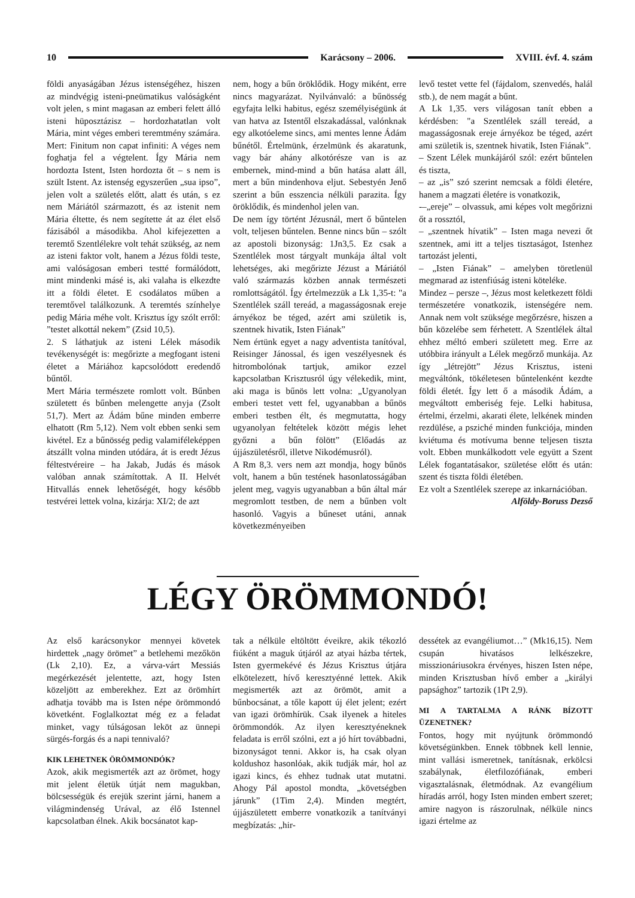10 Karácsony – 2006. XVIII. évf. 4. szám
földi anyaságában Jézus istenségéhez, hiszen az mindvégig isteni-pneümatikus valóságként volt jelen, s mint magasan az emberi felett álló isteni hüposztázisz – hordozhatatlan volt Mária, mint véges emberi teremtmény számára. Mert: Finitum non capat infiniti: A véges nem foghatja fel a végtelent. Így Mária nem hordozta Istent, Isten hordozta őt – s nem is szült Istent. Az istenség egyszerűen „sua ipso”, jelen volt a születés előtt, alatt és után, s ez nem Máriától származott, és az istenit nem Mária éltette, és nem segítette át az élet első fázisából a másodikba. Ahol kifejezetten a teremtő Szentlélekre volt tehát szükség, az nem az isteni faktor volt, hanem a Jézus földi teste, ami valóságosan emberi testté formálódott, mint mindenki másé is, aki valaha is elkezdte itt a földi életet. E csodálatos műben a teremtővel találkozunk. A teremtés színhelye pedig Mária méhe volt. Krisztus így szólt erről: ”testet alkottál nekem” (Zsid 10,5).
2. S láthatjuk az isteni Lélek második tevékenységét is: megőrizte a megfogant isteni életet a Máriához kapcsolódott eredendő bűntől.
Mert Mária természete romlott volt. Bűnben született és bűnben melengette anyja (Zsolt 51,7). Mert az Ádám bűne minden emberre elhatott (Rm 5,12). Nem volt ebben senki sem kivétel. Ez a bűnösség pedig valamiféleképpen átszállt volna minden utódára, át is eredt Jézus féltestvéreire – ha Jakab, Judás és mások valóban annak számítottak. A II. Helvét Hitvallás ennek lehetőségét, hogy később testvérei lettek volna, kizárja: XI/2; de azt
nem, hogy a bűn öröklődik. Hogy miként, erre nincs magyarázat. Nyilvánvaló: a bűnösség egyfajta lelki habitus, egész személyiségünk át van hatva az Istentől elszakadással, valónknak egy alkotóeleme sincs, ami mentes lenne Ádám bűnétől. Értelmünk, érzelmünk és akaratunk, vagy bár ahány alkotórésze van is az embernek, mind-mind a bűn hatása alatt áll, mert a bűn mindenhova eljut. Sebestyén Jenő szerint a bűn esszencia nélküli parazita. Így öröklődik, és mindenhol jelen van.
De nem így történt Jézusnál, mert ő bűntelen volt, teljesen bűntelen. Benne nincs bűn – szólt az apostoli bizonyság: 1Jn3,5. Ez csak a Szentlélek most tárgyalt munkája által volt lehetséges, aki megőrizte Jézust a Máriától való származás közben annak természeti romlottságától. Így értelmezzük a Lk 1,35-t: "a Szentlélek száll tereád, a magasságosnak ereje árnyékoz be téged, azért ami születik is, szentnek hivatik, Isten Fiának”
Nem értünk egyet a nagy adventista tanítóval, Reisinger Jánossal, és igen veszélyesnek és hitrombolónak tartjuk, amikor ezzel kapcsolatban Krisztusról úgy vélekedik, mint, aki maga is bűnös lett volna: „Ugyanolyan emberi testet vett fel, ugyanabban a bűnös emberi testben élt, és megmutatta, hogy ugyanolyan feltételek között mégis lehet győzni a bűn fölött” (Előadás az újjászületésről, illetve Nikodémusról).
A Rm 8,3. vers nem azt mondja, hogy bűnös volt, hanem a bűn testének hasonlatosságában jelent meg, vagyis ugyanabban a bűn által már megromlott testben, de nem a bűnben volt hasonló. Vagyis a bűneset utáni, annak következményeiben
levő testet vette fel (fájdalom, szenvedés, halál stb.), de nem magát a bűnt.
A Lk 1,35. vers világosan tanít ebben a kérdésben: "a Szentlélek száll tereád, a magasságosnak ereje árnyékoz be téged, azért ami születik is, szentnek hivatik, Isten Fiának”.
– Szent Lélek munkájáról szól: ezért bűntelen és tiszta,
– az „is” szó szerint nemcsak a földi életére, hanem a magzati életére is vonatkozik,
-–„ereje” – olvassuk, ami képes volt megőrizni őt a rossztól,
– „szentnek hívatik” – Isten maga nevezi őt szentnek, ami itt a teljes tisztaságot, Istenhez tartozást jelenti,
– „Isten Fiának” – amelyben töretlenül megmarad az istenfiúság isteni köteléke.
Mindez – persze –, Jézus most keletkezett földi természetére vonatkozik, istenségére nem. Annak nem volt szüksége megőrzésre, hiszen a bűn közelébe sem férhetett. A Szentlélek által ehhez méltó emberi született meg. Erre az utóbbira irányult a Lélek megőrző munkája. Az így „létrejött” Jézus Krisztus, isteni megváltónk, tökéletesen bűntelenként kezdte földi életét. Így lett ő a második Ádám, a megváltott emberiség feje. Lelki habitusa, értelmi, érzelmi, akarati élete, lelkének minden rezdülése, a psziché minden funkciója, minden kviétuma és motívuma benne teljesen tiszta volt. Ebben munkálkodott vele együtt a Szent Lélek fogantatásakor, születése előtt és után: szent és tiszta földi életében.
Ez volt a Szentlélek szerepe az inkarnációban.
Alföldy-Boruss Dezső
LÉGY ÖRÖMMONDÓ!
Az első karácsonykor mennyei követek hirdettek „nagy örömet” a betlehemi mezőkön (Lk 2,10). Ez, a várva-várt Messiás megérkezését jelentette, azt, hogy Isten közeljött az emberekhez. Ezt az örömhírt adhatja tovább ma is Isten népe örömmondó követként. Foglalkoztat még ez a feladat minket, vagy túlságosan leköt az ünnepi sürgés-forgás és a napi tennivaló?
KIK LEHETNEK ÖRÖMMONDÓK?
Azok, akik megismerték azt az örömet, hogy mit jelent életük útját nem magukban, bölcsességük és erejük szerint járni, hanem a világmindenség Urával, az élő Istennel kapcsolatban élnek. Akik bocsánatot kap-
tak a nélküle eltöltött éveikre, akik tékozló fiúként a maguk útjáról az atyai házba tértek, Isten gyermekévé és Jézus Krisztus útjára elkötelezett, hívő keresztyénné lettek. Akik megismerték azt az örömöt, amit a bűnbocsánat, a tőle kapott új élet jelent; ezért van igazi örömhírük. Csak ilyenek a hiteles örömmondók. Az ilyen keresztyéneknek feladata is erről szólni, ezt a jó hírt továbbadni, bizonyságot tenni. Akkor is, ha csak olyan koldushoz hasonlóak, akik tudják már, hol az igazi kincs, és ehhez tudnak utat mutatni. Ahogy Pál apostol mondta, „követségben járunk” (1Tim 2,4). Minden megtért, újjászületett emberre vonatkozik a tanítványi megbízatás: „hir-
dessétek az evangéliumot…” (Mk16,15). Nem csupán hivatásos lelkészekre, misszionáriusokra érvényes, hiszen Isten népe, minden Krisztusban hívő ember a „királyi papsághoz” tartozik (1Pt 2,9).
MI A TARTALMA A RÁNK BÍZOTT ÜZENETNEK?
Fontos, hogy mit nyújtunk örömmondó követségünkben. Ennek többnek kell lennie, mint vallási ismeretnek, tanításnak, erkölcsi szabálynak, életfilozófiának, emberi vigasztalásnak, életmódnak. Az evangélium híradás arról, hogy Isten minden embert szeret; amire nagyon is rászorulnak, nélküle nincs igazi értelme az